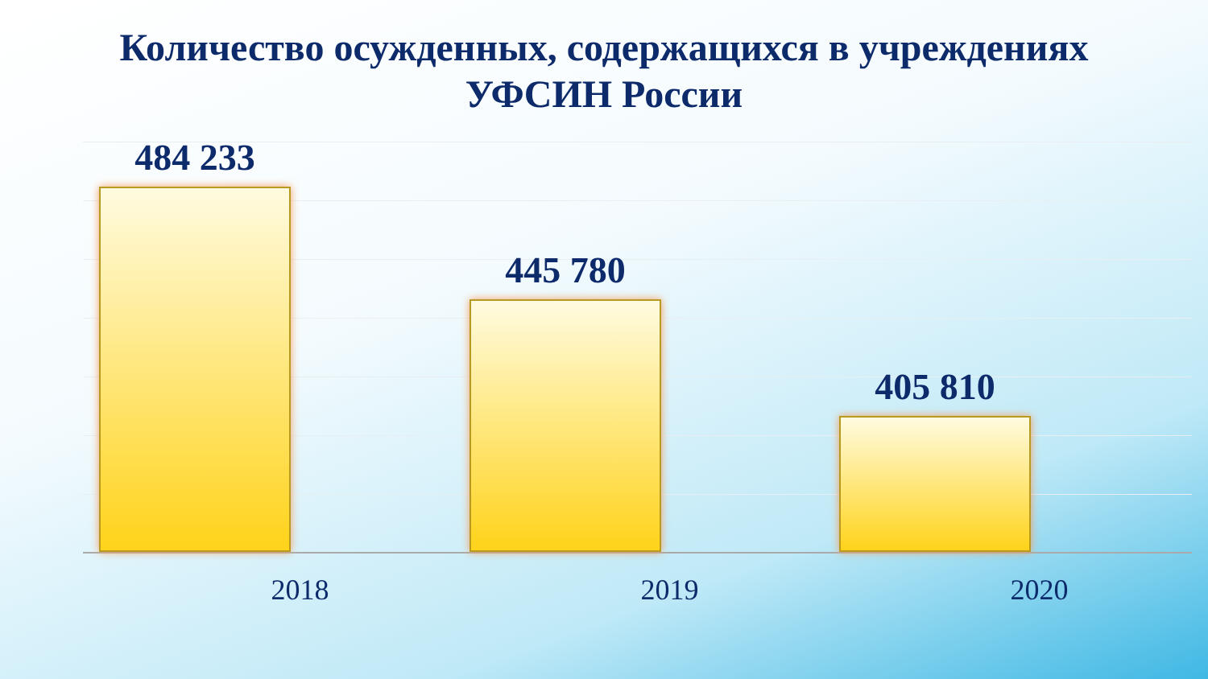Количество осужденных, содержащихся в учреждениях
УФСИН России
484 233 445 780 405 810
2018 2019 2020